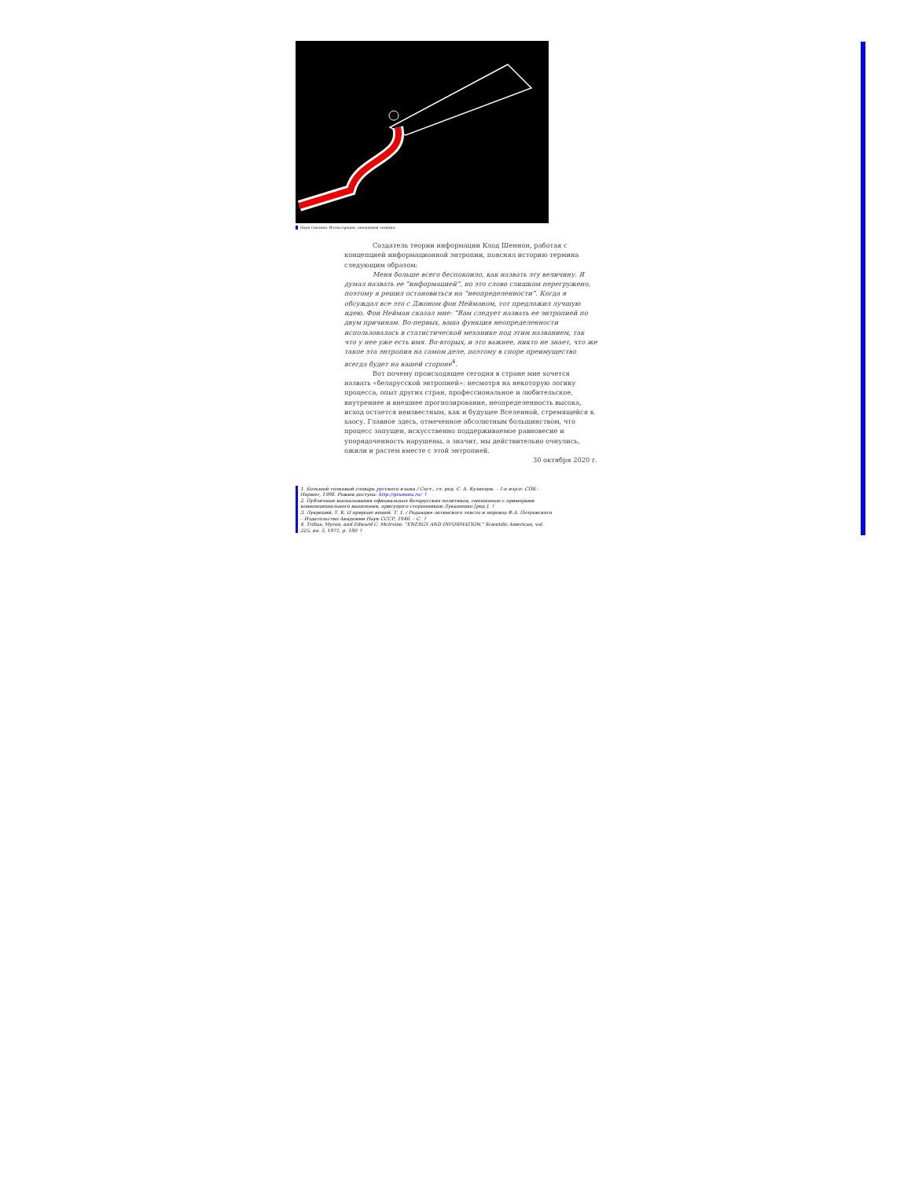Надя Сявлина. Иллюстрация, смешанная техника.
Создатель теории информации Клод Шеннон, работая с концепцией информационной энтропии, пояснял историю термина следующим образом:
Меня больше всего беспокоило, как назвать эту величину. Я думал назвать ее “информацией”, но это слово слишком перегружено, поэтому я решил остановиться на “неопределенности”. Когда я обсуждал все это с Джоном фон Нейманом, тот предложил лучшую идею. Фон Нейман сказал мне: “Вам следует назвать ее энтропией по двум причинам. Во-первых, ваша функция неопределенности использовалась в статистической механике под этим названием, так что у нее уже есть имя. Во-вторых, и это важнее, никто не знает, что же такое эта энтропия на самом деле, поэтому в споре преимущество всегда будет на вашей стороне<sup>4</sup>.
Вот почему происходящее сегодня в стране мне хочется назвать «беларусской энтропией»: несмотря на некоторую логику процесса, опыт других стран, профессиональное и любительское, внутреннее и внешнее прогнозирование, неопределенность высока, исход остается неизвестным, как и будущее Вселенной, стремящейся к хаосу. Главное здесь, отмеченное абсолютным большинством, что процесс запущен, искусственно поддерживаемое равновесие и упорядоченность нарушены, а значит, мы действительно очнулись, ожили и растем вместе с этой энтропией.
30 октября 2020 г.
1. Большой толковый словарь русского языка / Сост., гл. ред. С. А. Кузнецов. – 1-е изд-е: СПб.: Норинт, 1998. Режим доступа: http://gramota.ru/ ↑
2. Публичные высказывания официальных беларусских политиков, смешанные с примерами конвенционального мышления, присущего сторонникам Лукашенко [ред.]. ↑
3. Лукреций, Т. К. О природе вещей. Т. 1. / Редакция латинского текста и перевод Ф.А. Петровского – Издательство Академии Наук СССР, 1946. – С. ↑
4. Tribus, Myron, and Edward C. McIrvine. "ENERGY AND INFORMATION." Scientific American, vol. 225, no. 3, 1971, p. 180 ↑